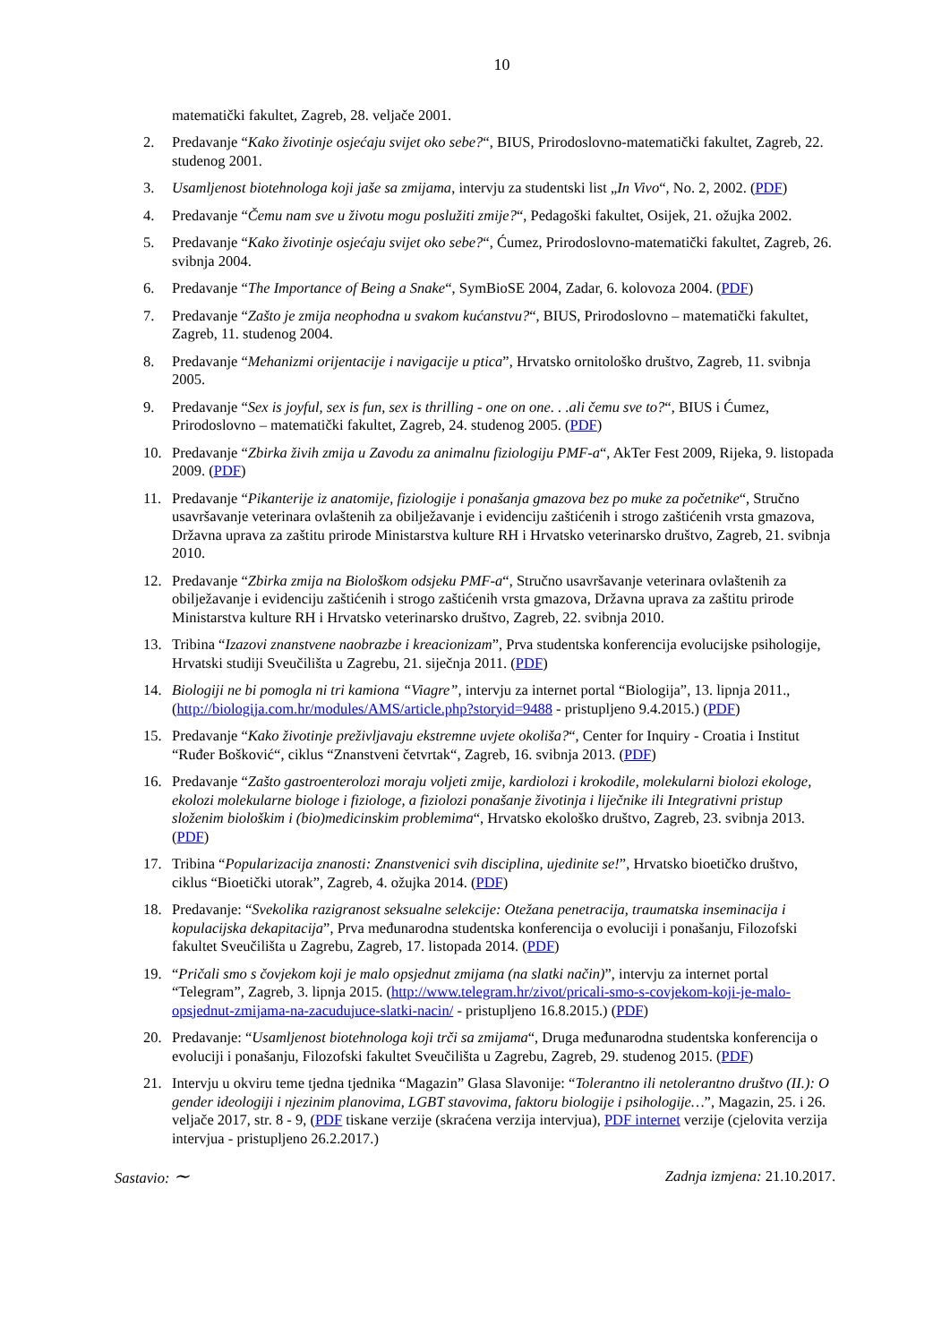10
matematički fakultet, Zagreb, 28. veljače 2001.
2. Predavanje “Kako životinje osjećaju svijet oko sebe?“, BIUS, Prirodoslovno-matematički fakultet, Zagreb, 22. studenog 2001.
3. Usamljenost biotehnologa koji jaše sa zmijama, intervju za studentski list „In Vivo“, No. 2, 2002. (PDF)
4. Predavanje “Čemu nam sve u životu mogu poslužiti zmije?“, Pedagoški fakultet, Osijek, 21. ožujka 2002.
5. Predavanje “Kako životinje osjećaju svijet oko sebe?“, Ćumez, Prirodoslovno-matematički fakultet, Zagreb, 26. svibnja 2004.
6. Predavanje “The Importance of Being a Snake“, SymBioSE 2004, Zadar, 6. kolovoza 2004. (PDF)
7. Predavanje “Zašto je zmija neophodna u svakom kućanstvu?“, BIUS, Prirodoslovno – matematički fakultet, Zagreb, 11. studenog 2004.
8. Predavanje “Mehanizmi orijentacije i navigacije u ptica”, Hrvatsko ornitološko društvo, Zagreb, 11. svibnja 2005.
9. Predavanje “Sex is joyful, sex is fun, sex is thrilling - one on one. . .ali čemu sve to?“, BIUS i Ćumez, Prirodoslovno – matematički fakultet, Zagreb, 24. studenog 2005. (PDF)
10. Predavanje “Zbirka živih zmija u Zavodu za animalnu fiziologiju PMF-a“, AkTer Fest 2009, Rijeka, 9. listopada 2009. (PDF)
11. Predavanje “Pikanterije iz anatomije, fiziologije i ponašanja gmazova bez po muke za početnike“, Stručno usavršavanje veterinara ovlaštenih za obilježavanje i evidenciju zaštićenih i strogo zaštićenih vrsta gmazova, Državna uprava za zaštitu prirode Ministarstva kulture RH i Hrvatsko veterinarsko društvo, Zagreb, 21. svibnja 2010.
12. Predavanje “Zbirka zmija na Biološkom odsjeku PMF-a“, Stručno usavršavanje veterinara ovlaštenih za obilježavanje i evidenciju zaštićenih i strogo zaštićenih vrsta gmazova, Državna uprava za zaštitu prirode Ministarstva kulture RH i Hrvatsko veterinarsko društvo, Zagreb, 22. svibnja 2010.
13. Tribina “Izazovi znanstvene naobrazbe i kreacionizam”, Prva studentska konferencija evolucijske psihologije, Hrvatski studiji Sveučilišta u Zagrebu, 21. siječnja 2011. (PDF)
14. Biologiji ne bi pomogla ni tri kamiona “Viagre”, intervju za internet portal “Biologija”, 13. lipnja 2011., (http://biologija.com.hr/modules/AMS/article.php?storyid=9488 - pristupljeno 9.4.2015.) (PDF)
15. Predavanje “Kako životinje preživljavaju ekstremne uvjete okoliša?“, Center for Inquiry - Croatia i Institut “Ruđer Bošković“, ciklus “Znanstveni četvrtak“, Zagreb, 16. svibnja 2013. (PDF)
16. Predavanje “Zašto gastroenterolozi moraju voljeti zmije, kardiolozi i krokodile, molekularni biolozi ekologe, ekolozi molekularne biologe i fiziologe, a fiziolozi ponašanje životinja i liječnike ili Integrativni pristup složenim biološkim i (bio)medicinskim problemima“, Hrvatsko ekološko društvo, Zagreb, 23. svibnja 2013. (PDF)
17. Tribina “Popularizacija znanosti: Znanstvenici svih disciplina, ujedinite se!”, Hrvatsko bioetičko društvo, ciklus “Bioetički utorak”, Zagreb, 4. ožujka 2014. (PDF)
18. Predavanje: “Svekolika razigranost seksualne selekcije: Otežana penetracija, traumatska inseminacija i kopulacijska dekapitacija”, Prva međunarodna studentska konferencija o evoluciji i ponašanju, Filozofski fakultet Sveučilišta u Zagrebu, Zagreb, 17. listopada 2014. (PDF)
19. “Pričali smo s čovjekom koji je malo opsjednut zmijama (na slatki način)”, intervju za internet portal “Telegram”, Zagreb, 3. lipnja 2015. (http://www.telegram.hr/zivot/pricali-smo-s-covjekom-koji-je-malo-opsjednut-zmijama-na-zacudujuce-slatki-nacin/ - pristupljeno 16.8.2015.) (PDF)
20. Predavanje: “Usamljenost biotehnologa koji trči sa zmijama“, Druga međunarodna studentska konferencija o evoluciji i ponašanju, Filozofski fakultet Sveučilišta u Zagrebu, Zagreb, 29. studenog 2015. (PDF)
21. Intervju u okviru teme tjedna tjednika “Magazin” Glasa Slavonije: “Tolerantno ili netolerantno društvo (II.): O gender ideologiji i njezinim planovima, LGBT stavovima, faktoru biologije i psihologije…”, Magazin, 25. i 26. veljače 2017, str. 8 - 9, (PDF tiskane verzije (skraćena verzija intervjua), PDF internet verzije (cjelovita verzija intervjua - pristupljeno 26.2.2017.)
Sastavio: ~ Zadnja izmjena: 21.10.2017.